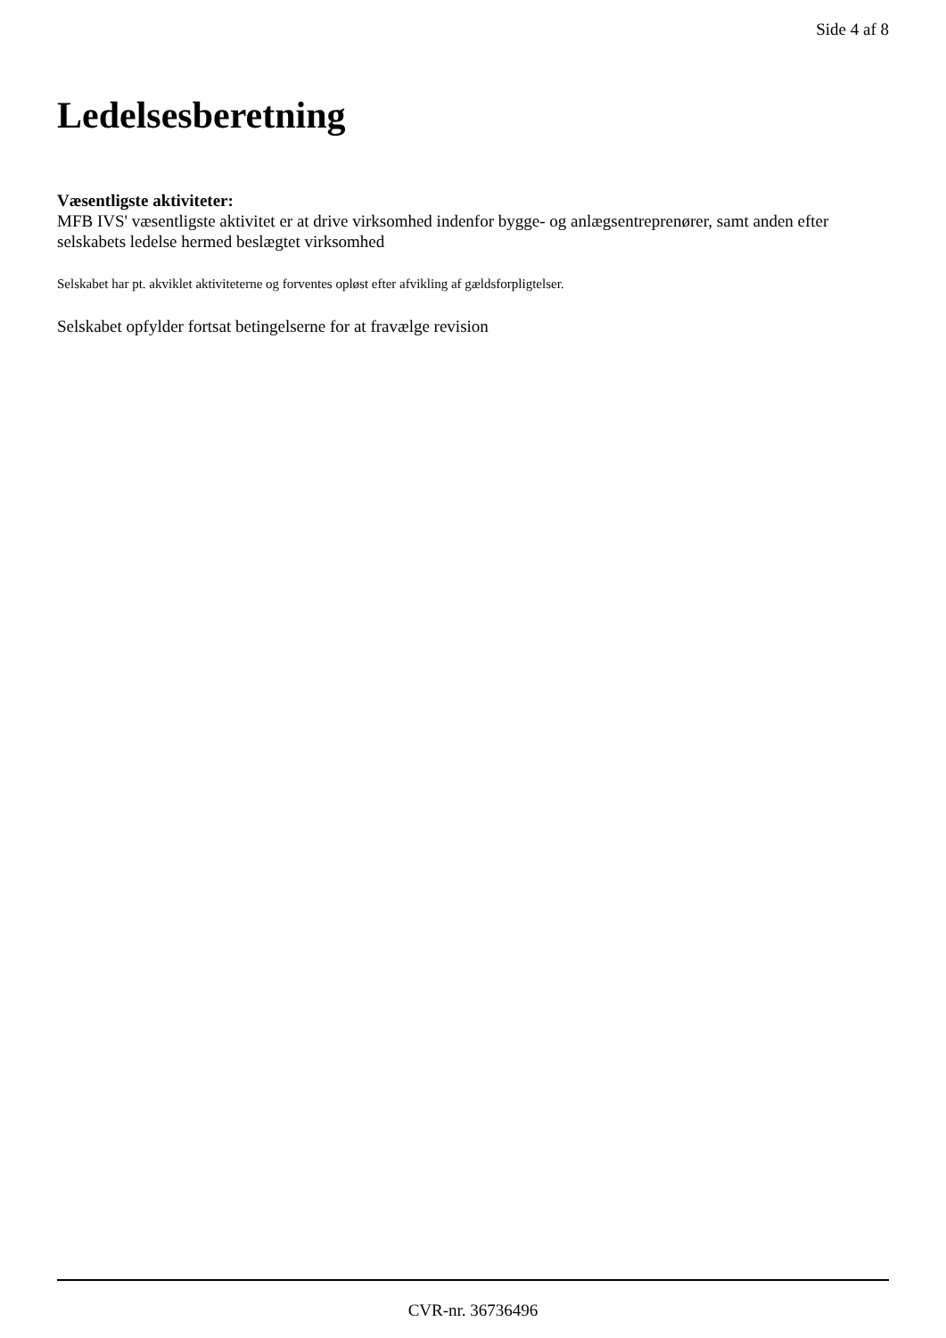Side 4 af 8
Ledelsesberetning
Væsentligste aktiviteter:
MFB IVS' væsentligste aktivitet er at drive virksomhed indenfor bygge- og anlægsentreprenører, samt anden efter selskabets ledelse hermed beslægtet virksomhed
Selskabet har pt. akviklet aktiviteterne og forventes opløst efter afvikling af gældsforpligtelser.
Selskabet opfylder fortsat betingelserne for at fravælge revision
CVR-nr. 36736496